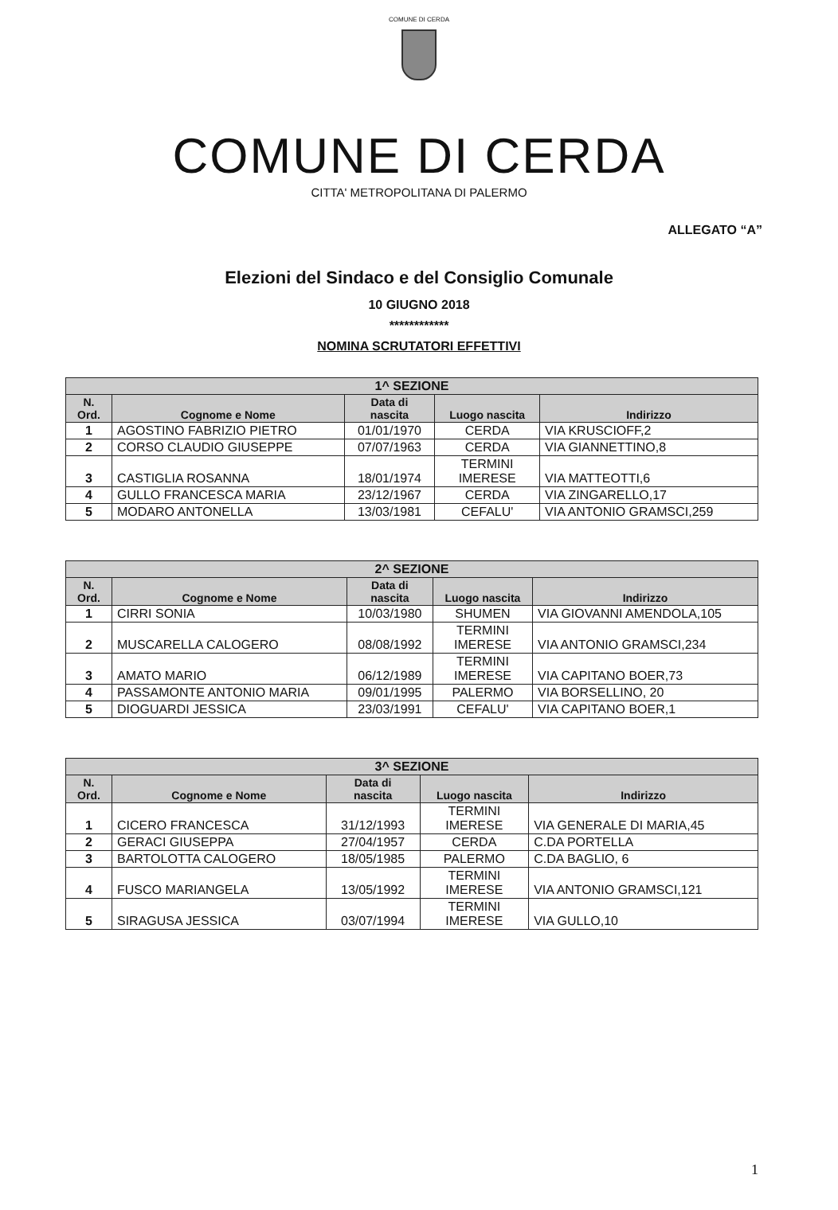COMUNE DI CERDA
COMUNE DI CERDA
CITTA' METROPOLITANA DI PALERMO
ALLEGATO “A”
Elezioni del Sindaco e del Consiglio Comunale
10 GIUGNO 2018
************
NOMINA SCRUTATORI EFFETTIVI
| 1^ SEZIONE | | | | |
| --- | --- | --- | --- | --- |
| N. Ord. | Cognome e Nome | Data di nascita | Luogo nascita | Indirizzo |
| 1 | AGOSTINO FABRIZIO PIETRO | 01/01/1970 | CERDA | VIA KRUSCIOFF,2 |
| 2 | CORSO CLAUDIO GIUSEPPE | 07/07/1963 | CERDA | VIA GIANNETTINO,8 |
| 3 | CASTIGLIA ROSANNA | 18/01/1974 | TERMINI IMERESE | VIA MATTEOTTI,6 |
| 4 | GULLO FRANCESCA MARIA | 23/12/1967 | CERDA | VIA ZINGARELLO,17 |
| 5 | MODARO ANTONELLA | 13/03/1981 | CEFALU' | VIA ANTONIO GRAMSCI,259 |
| 2^ SEZIONE | | | | |
| --- | --- | --- | --- | --- |
| N. Ord. | Cognome e Nome | Data di nascita | Luogo nascita | Indirizzo |
| 1 | CIRRI SONIA | 10/03/1980 | SHUMEN | VIA GIOVANNI AMENDOLA,105 |
| 2 | MUSCARELLA CALOGERO | 08/08/1992 | TERMINI IMERESE | VIA ANTONIO GRAMSCI,234 |
| 3 | AMATO MARIO | 06/12/1989 | TERMINI IMERESE | VIA CAPITANO BOER,73 |
| 4 | PASSAMONTE ANTONIO MARIA | 09/01/1995 | PALERMO | VIA BORSELLINO, 20 |
| 5 | DIOGUARDI JESSICA | 23/03/1991 | CEFALU' | VIA CAPITANO BOER,1 |
| 3^ SEZIONE | | | | |
| --- | --- | --- | --- | --- |
| N. Ord. | Cognome e Nome | Data di nascita | Luogo nascita | Indirizzo |
| 1 | CICERO FRANCESCA | 31/12/1993 | TERMINI IMERESE | VIA GENERALE DI MARIA,45 |
| 2 | GERACI GIUSEPPA | 27/04/1957 | CERDA | C.DA PORTELLA |
| 3 | BARTOLOTTA CALOGERO | 18/05/1985 | PALERMO | C.DA BAGLIO, 6 |
| 4 | FUSCO MARIANGELA | 13/05/1992 | TERMINI IMERESE | VIA ANTONIO GRAMSCI,121 |
| 5 | SIRAGUSA JESSICA | 03/07/1994 | TERMINI IMERESE | VIA GULLO,10 |
1